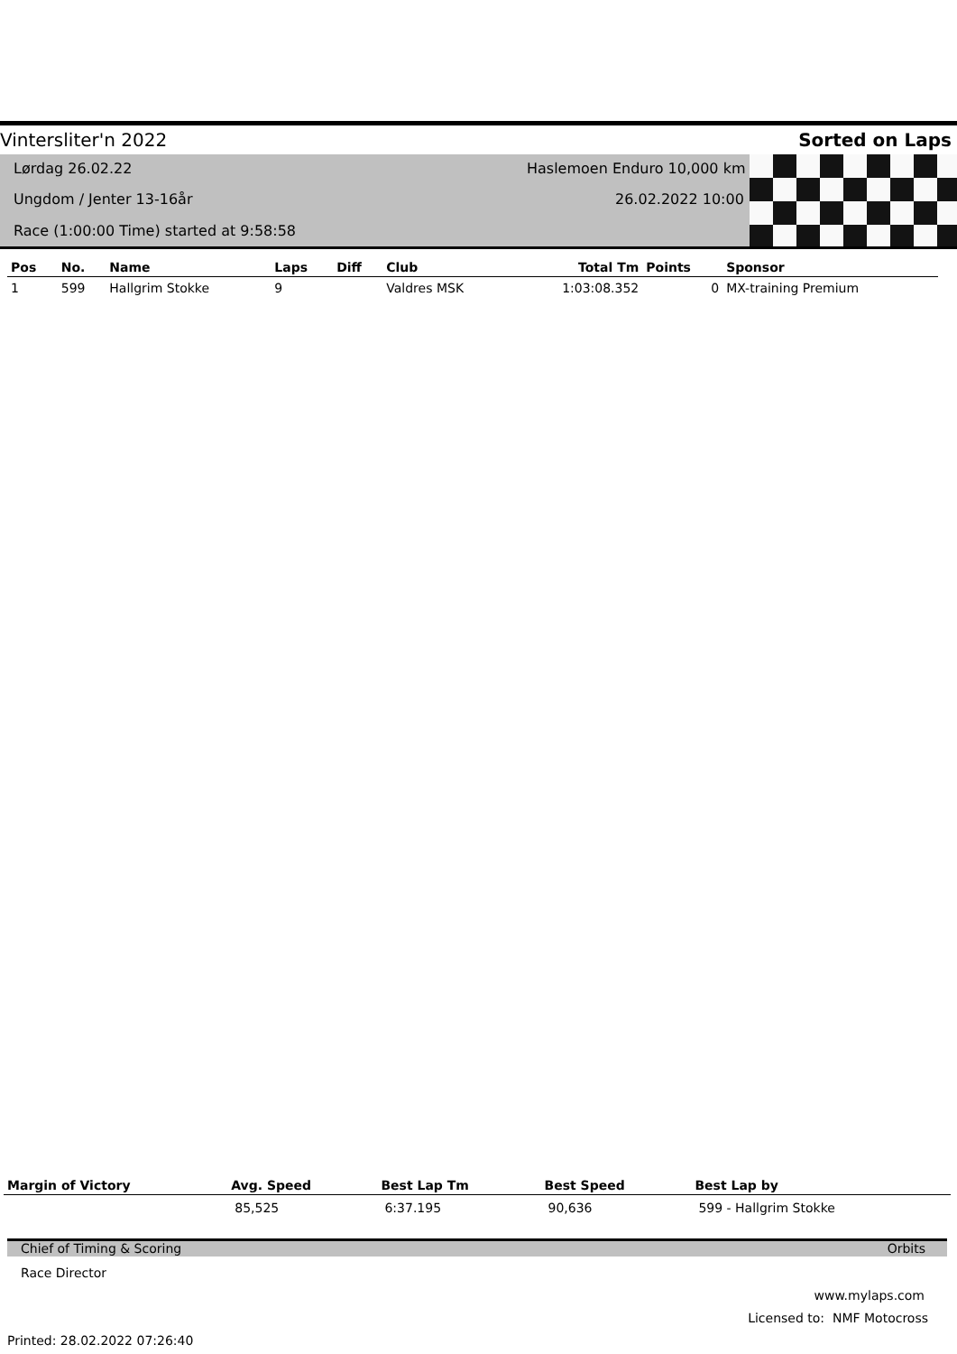Vintersliter'n 2022 Sorted on Laps
Lørdag 26.02.22 Haslemoen Enduro 10,000 km
Ungdom / Jenter 13-16år 26.02.2022 10:00
Race (1:00:00 Time) started at 9:58:58
| Pos | No. | Name | Laps | Diff | Club | Total Tm | Points | Sponsor |
| --- | --- | --- | --- | --- | --- | --- | --- | --- |
| 1 | 599 | Hallgrim Stokke | 9 | | Valdres MSK | 1:03:08.352 | 0 | MX-training Premium |
| Margin of Victory | Avg. Speed | Best Lap Tm | Best Speed | Best Lap by |
| --- | --- | --- | --- | --- |
| | 85,525 | 6:37.195 | 90,636 | 599 - Hallgrim Stokke |
Chief of Timing & Scoring Orbits
Race Director
www.mylaps.com
Licensed to: NMF Motocross
Printed: 28.02.2022 07:26:40